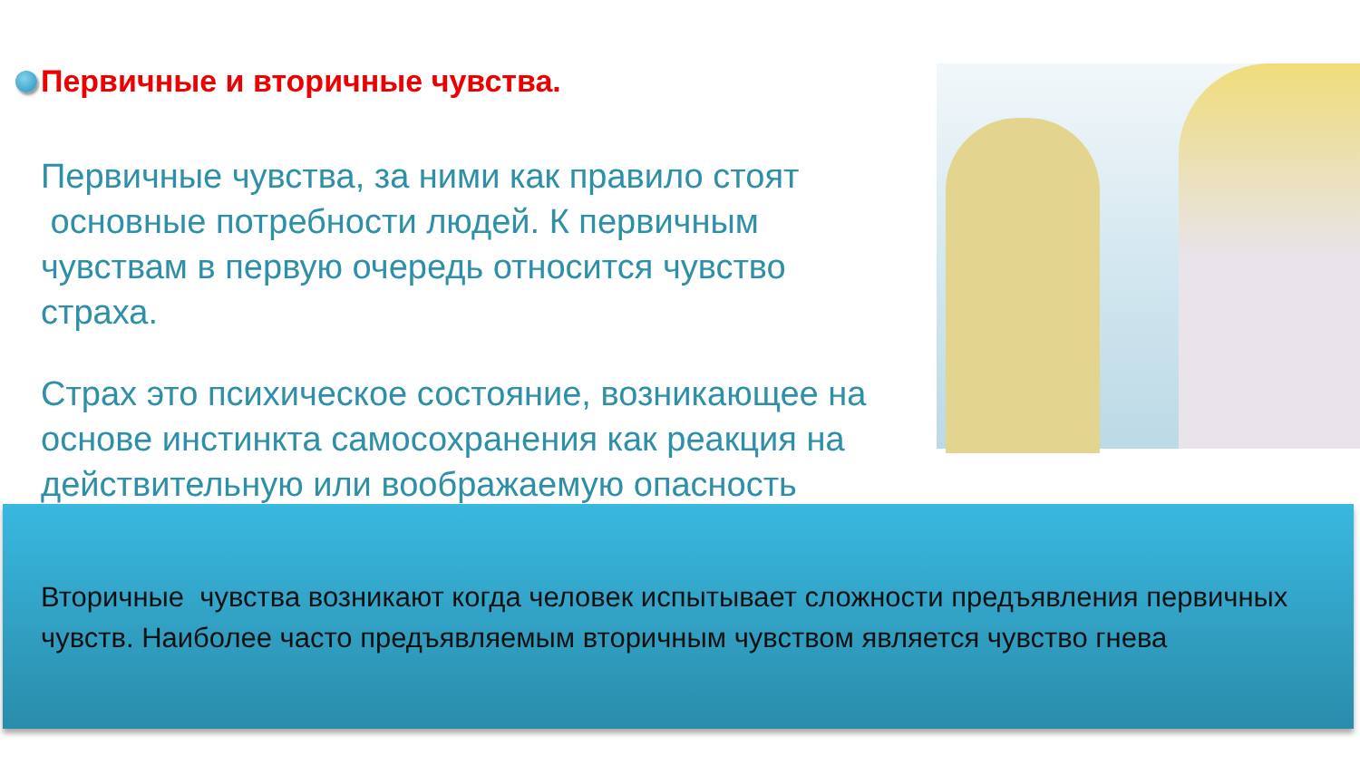Первичные и вторичные чувства.
Первичные чувства, за ними как правило стоят
основные потребности людей. К первичным
чувствам в первую очередь относится чувство страха.
Страх это психическое состояние, возникающее на основе инстинкта самосохранения как реакция на действительную или воображаемую опасность
Вторичные чувства возникают когда человек испытывает сложности предъявления первичных чувств. Наиболее часто предъявляемым вторичным чувством является чувство гнева